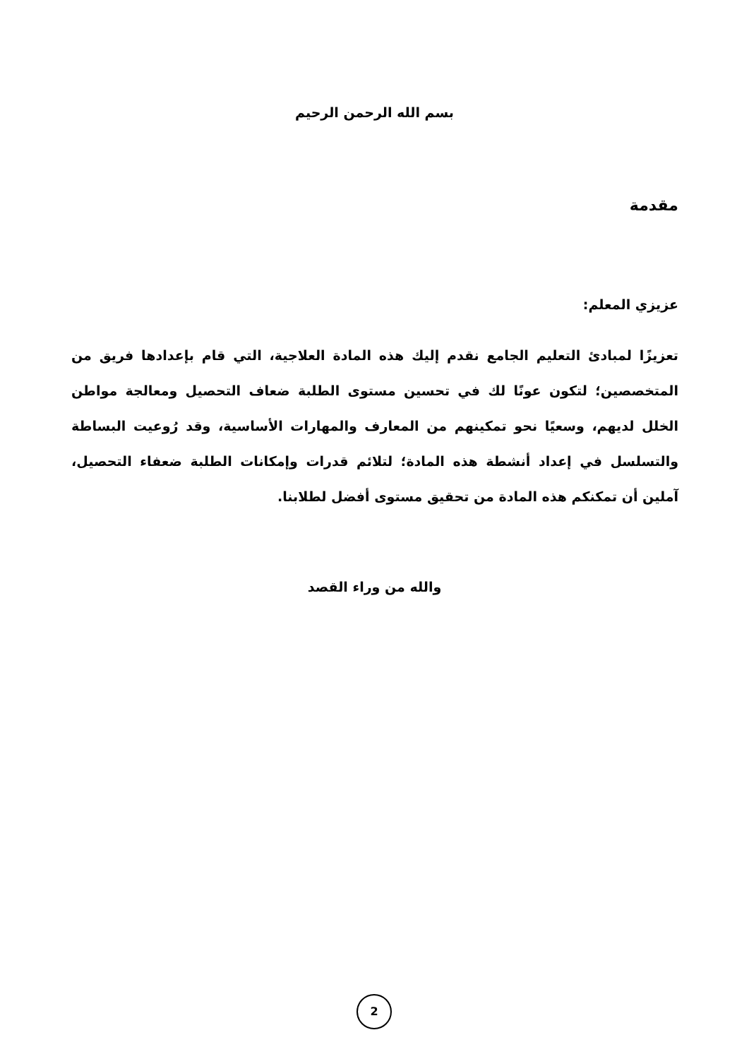بسم الله الرحمن الرحيم
مقدمة
عزيزي المعلم:
تعزيزًا لمبادئ التعليم الجامع نقدم إليك هذه المادة العلاجية، التي قام بإعدادها فريق من المتخصصين؛ لتكون عونًا لك في تحسين مستوى الطلبة ضعاف التحصيل ومعالجة مواطن الخلل لديهم، وسعيًا نحو تمكينهم من المعارف والمهارات الأساسية، وقد رُوعيت البساطة والتسلسل في إعداد أنشطة هذه المادة؛ لتلائم قدرات وإمكانات الطلبة ضعفاء التحصيل، آملين أن تمكنكم هذه المادة من تحقيق مستوى أفضل لطلابنا.
والله من وراء القصد
2